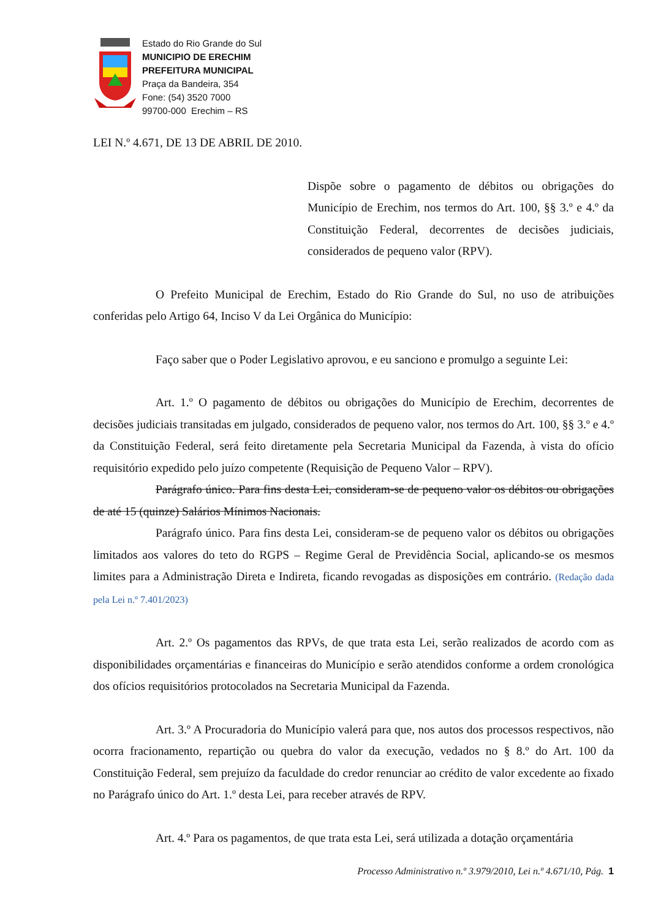Estado do Rio Grande do Sul
MUNICIPIO DE ERECHIM
PREFEITURA MUNICIPAL
Praça da Bandeira, 354
Fone: (54) 3520 7000
99700-000 Erechim – RS
LEI N.º 4.671, DE 13 DE ABRIL DE 2010.
Dispõe sobre o pagamento de débitos ou obrigações do Município de Erechim, nos termos do Art. 100, §§ 3.º e 4.º da Constituição Federal, decorrentes de decisões judiciais, considerados de pequeno valor (RPV).
O Prefeito Municipal de Erechim, Estado do Rio Grande do Sul, no uso de atribuições conferidas pelo Artigo 64, Inciso V da Lei Orgânica do Município:
Faço saber que o Poder Legislativo aprovou, e eu sanciono e promulgo a seguinte Lei:
Art. 1.º O pagamento de débitos ou obrigações do Município de Erechim, decorrentes de decisões judiciais transitadas em julgado, considerados de pequeno valor, nos termos do Art. 100, §§ 3.º e 4.º da Constituição Federal, será feito diretamente pela Secretaria Municipal da Fazenda, à vista do ofício requisitório expedido pelo juízo competente (Requisição de Pequeno Valor – RPV).
Parágrafo único. Para fins desta Lei, consideram-se de pequeno valor os débitos ou obrigações de até 15 (quinze) Salários Mínimos Nacionais.
Parágrafo único. Para fins desta Lei, consideram-se de pequeno valor os débitos ou obrigações limitados aos valores do teto do RGPS – Regime Geral de Previdência Social, aplicando-se os mesmos limites para a Administração Direta e Indireta, ficando revogadas as disposições em contrário. (Redação dada pela Lei n.º 7.401/2023)
Art. 2.º Os pagamentos das RPVs, de que trata esta Lei, serão realizados de acordo com as disponibilidades orçamentárias e financeiras do Município e serão atendidos conforme a ordem cronológica dos ofícios requisitórios protocolados na Secretaria Municipal da Fazenda.
Art. 3.º A Procuradoria do Município valerá para que, nos autos dos processos respectivos, não ocorra fracionamento, repartição ou quebra do valor da execução, vedados no § 8.º do Art. 100 da Constituição Federal, sem prejuízo da faculdade do credor renunciar ao crédito de valor excedente ao fixado no Parágrafo único do Art. 1.º desta Lei, para receber através de RPV.
Art. 4.º Para os pagamentos, de que trata esta Lei, será utilizada a dotação orçamentária
Processo Administrativo n.º 3.979/2010, Lei n.º 4.671/10, Pág. 1